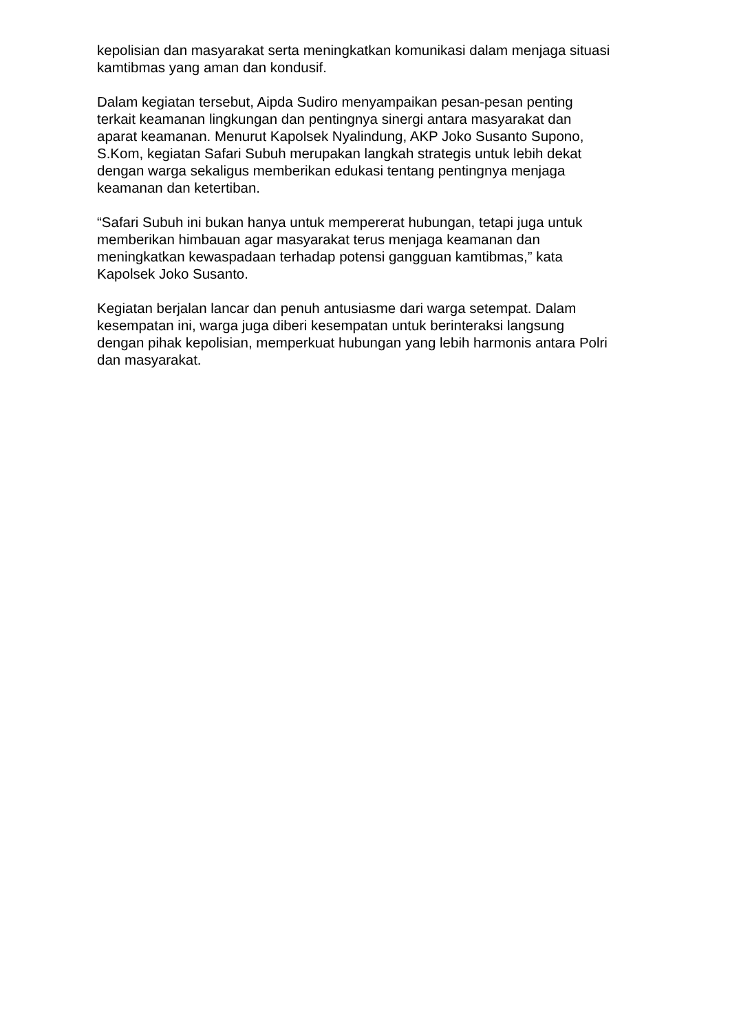kepolisian dan masyarakat serta meningkatkan komunikasi dalam menjaga situasi kamtibmas yang aman dan kondusif.
Dalam kegiatan tersebut, Aipda Sudiro menyampaikan pesan-pesan penting terkait keamanan lingkungan dan pentingnya sinergi antara masyarakat dan aparat keamanan. Menurut Kapolsek Nyalindung, AKP Joko Susanto Supono, S.Kom, kegiatan Safari Subuh merupakan langkah strategis untuk lebih dekat dengan warga sekaligus memberikan edukasi tentang pentingnya menjaga keamanan dan ketertiban.
“Safari Subuh ini bukan hanya untuk mempererat hubungan, tetapi juga untuk memberikan himbauan agar masyarakat terus menjaga keamanan dan meningkatkan kewaspadaan terhadap potensi gangguan kamtibmas,” kata Kapolsek Joko Susanto.
Kegiatan berjalan lancar dan penuh antusiasme dari warga setempat. Dalam kesempatan ini, warga juga diberi kesempatan untuk berinteraksi langsung dengan pihak kepolisian, memperkuat hubungan yang lebih harmonis antara Polri dan masyarakat.